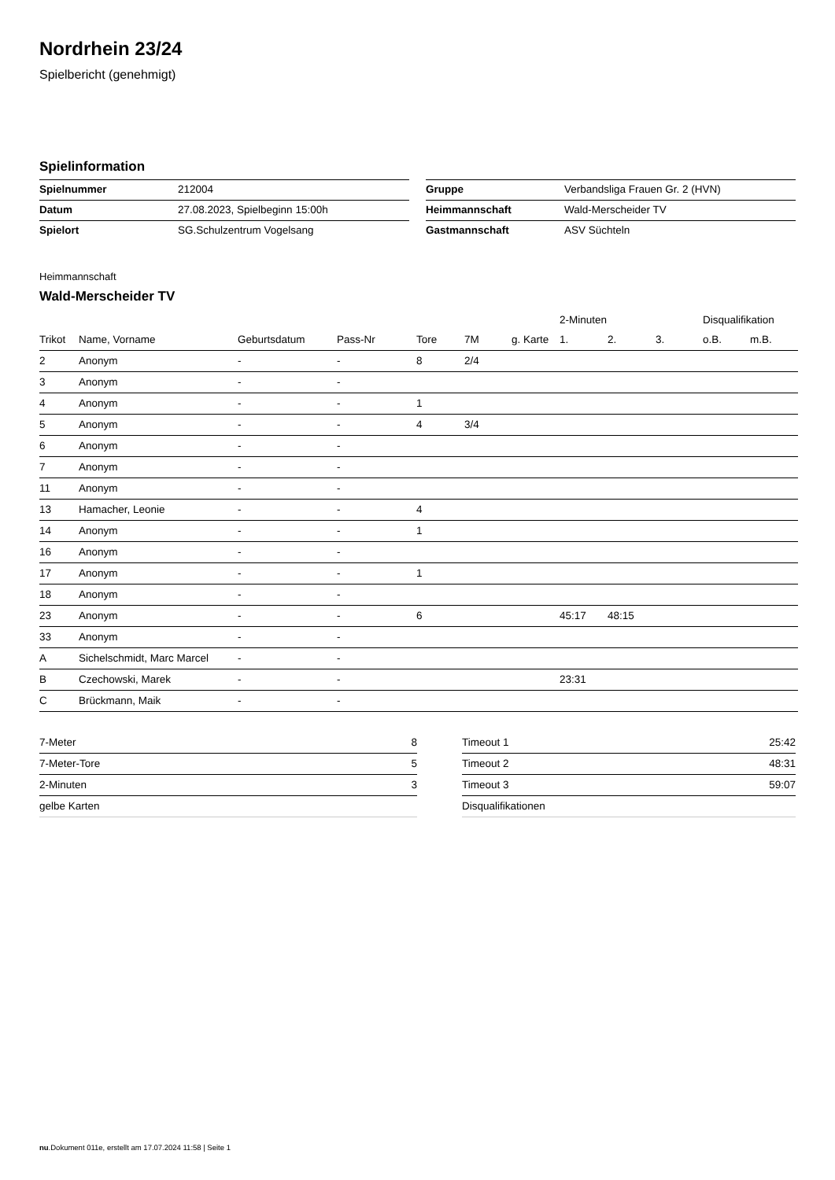Nordrhein 23/24
Spielbericht (genehmigt)
Spielinformation
| Spielnummer | 212004 |
| Datum | 27.08.2023, Spielbeginn 15:00h |
| Spielort | SG.Schulzentrum Vogelsang |
| Gruppe | Verbandsliga Frauen Gr. 2 (HVN) |
| Heimmannschaft | Wald-Merscheider TV |
| Gastmannschaft | ASV Süchteln |
Heimmannschaft
Wald-Merscheider TV
| | | | | | | | 2-Minuten | | | Disqualifikation | |
| --- | --- | --- | --- | --- | --- | --- | --- | --- | --- | --- | --- |
| Trikot | Name, Vorname | Geburtsdatum | Pass-Nr | Tore | 7M | g. Karte | 1. | 2. | 3. | o.B. | m.B. |
| 2 | Anonym | - | - | 8 | 2/4 | | | | | | |
| 3 | Anonym | - | - | | | | | | | | |
| 4 | Anonym | - | - | 1 | | | | | | | |
| 5 | Anonym | - | - | 4 | 3/4 | | | | | | |
| 6 | Anonym | - | - | | | | | | | | |
| 7 | Anonym | - | - | | | | | | | | |
| 11 | Anonym | - | - | | | | | | | | |
| 13 | Hamacher, Leonie | - | - | 4 | | | | | | | |
| 14 | Anonym | - | - | 1 | | | | | | | |
| 16 | Anonym | - | - | | | | | | | | |
| 17 | Anonym | - | - | 1 | | | | | | | |
| 18 | Anonym | - | - | | | | | | | | |
| 23 | Anonym | - | - | 6 | | | 45:17 | 48:15 | | | |
| 33 | Anonym | - | - | | | | | | | | |
| A | Sichelschmidt, Marc Marcel | - | - | | | | | | | | |
| B | Czechowski, Marek | - | - | | | | 23:31 | | | | |
| C | Brückmann, Maik | - | - | | | | | | | | |
| 7-Meter | 8 |
| 7-Meter-Tore | 5 |
| 2-Minuten | 3 |
| gelbe Karten | |
| Timeout 1 | 25:42 |
| Timeout 2 | 48:31 |
| Timeout 3 | 59:07 |
| Disqualifikationen | |
nu.Dokument 011e, erstellt am 17.07.2024 11:58 | Seite 1